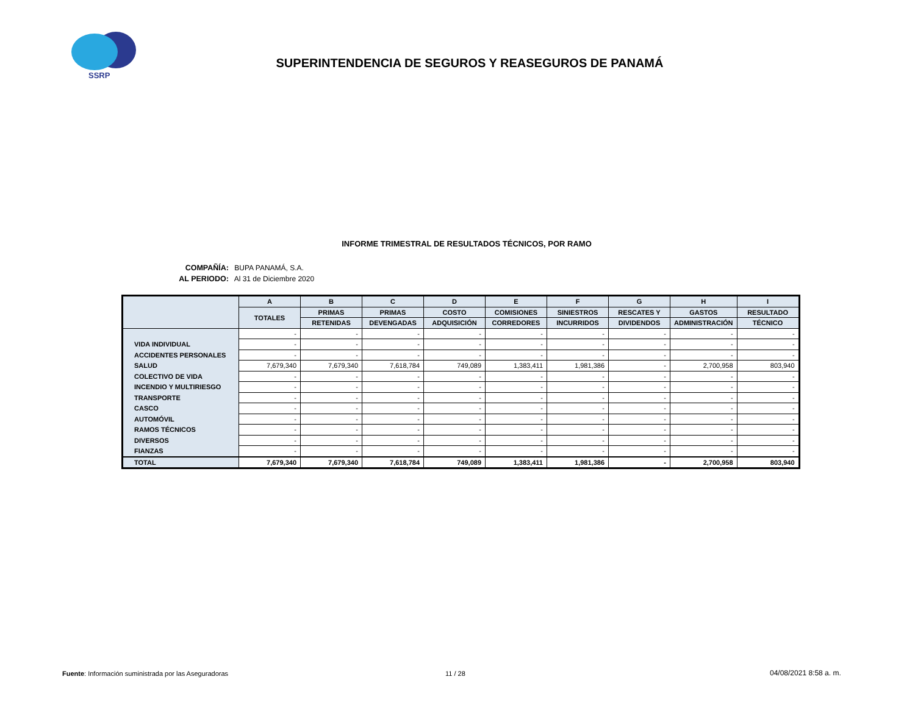SSRP
SUPERINTENDENCIA DE SEGUROS Y REASEGUROS DE PANAMÁ
INFORME TRIMESTRAL DE RESULTADOS TÉCNICOS, POR RAMO
COMPAÑÍA: BUPA PANAMÁ, S.A.
AL PERIODO: Al 31 de Diciembre 2020
| | A | B | C | D | E | F | G | H | I |
| --- | --- | --- | --- | --- | --- | --- | --- | --- | --- |
| | TOTALES | PRIMAS | PRIMAS | COSTO | COMISIONES | SINIESTROS | RESCATES Y | GASTOS | RESULTADO |
| | | RETENIDAS | DEVENGADAS | ADQUISICIÓN | CORREDORES | INCURRIDOS | DIVIDENDOS | ADMINISTRACIÓN | TÉCNICO |
| | - | - | - | - | - | - | - | - | - |
| VIDA INDIVIDUAL | - | - | - | - | - | - | - | - | - |
| ACCIDENTES PERSONALES | - | - | - | - | - | - | - | - | - |
| SALUD | 7,679,340 | 7,679,340 | 7,618,784 | 749,089 | 1,383,411 | 1,981,386 | - | 2,700,958 | 803,940 |
| COLECTIVO DE VIDA | - | - | - | - | - | - | - | - | - |
| INCENDIO Y MULTIRIESGO | - | - | - | - | - | - | - | - | - |
| TRANSPORTE | - | - | - | - | - | - | - | - | - |
| CASCO | - | - | - | - | - | - | - | - | - |
| AUTOMÓVIL | - | - | - | - | - | - | - | - | - |
| RAMOS TÉCNICOS | - | - | - | - | - | - | - | - | - |
| DIVERSOS | - | - | - | - | - | - | - | - | - |
| FIANZAS | - | - | - | - | - | - | - | - | - |
| TOTAL | 7,679,340 | 7,679,340 | 7,618,784 | 749,089 | 1,383,411 | 1,981,386 | - | 2,700,958 | 803,940 |
Fuente: Información suministrada por las Aseguradoras
11 / 28 04/08/2021 8:58 a. m.